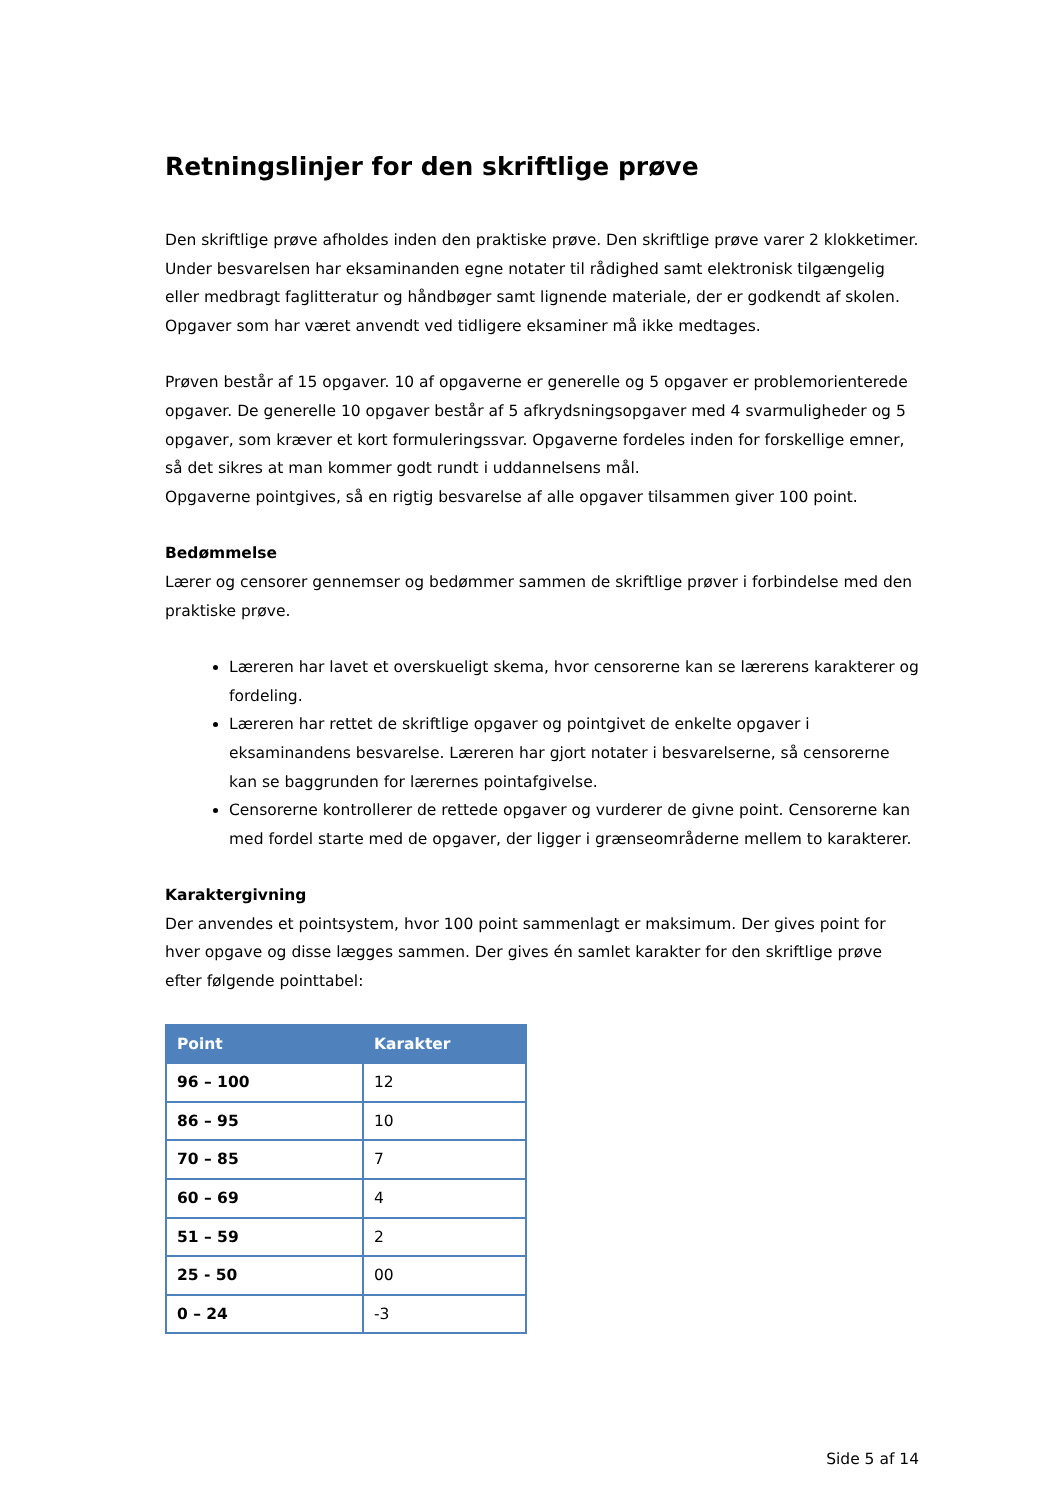Retningslinjer for den skriftlige prøve
Den skriftlige prøve afholdes inden den praktiske prøve. Den skriftlige prøve varer 2 klokketimer. Under besvarelsen har eksaminanden egne notater til rådighed samt elektronisk tilgængelig eller medbragt faglitteratur og håndbøger samt lignende materiale, der er godkendt af skolen. Opgaver som har været anvendt ved tidligere eksaminer må ikke medtages.
Prøven består af 15 opgaver. 10 af opgaverne er generelle og 5 opgaver er problemorienterede opgaver. De generelle 10 opgaver består af 5 afkrydsningsopgaver med 4 svarmuligheder og 5 opgaver, som kræver et kort formuleringssvar. Opgaverne fordeles inden for forskellige emner, så det sikres at man kommer godt rundt i uddannelsens mål.
Opgaverne pointgives, så en rigtig besvarelse af alle opgaver tilsammen giver 100 point.
Bedømmelse
Lærer og censorer gennemser og bedømmer sammen de skriftlige prøver i forbindelse med den praktiske prøve.
Læreren har lavet et overskueligt skema, hvor censorerne kan se lærerens karakterer og fordeling.
Læreren har rettet de skriftlige opgaver og pointgivet de enkelte opgaver i eksaminandens besvarelse. Læreren har gjort notater i besvarelserne, så censorerne kan se baggrunden for lærernes pointafgivelse.
Censorerne kontrollerer de rettede opgaver og vurderer de givne point. Censorerne kan med fordel starte med de opgaver, der ligger i grænseområderne mellem to karakterer.
Karaktergivning
Der anvendes et pointsystem, hvor 100 point sammenlagt er maksimum. Der gives point for hver opgave og disse lægges sammen. Der gives én samlet karakter for den skriftlige prøve efter følgende pointtabel:
| Point | Karakter |
| --- | --- |
| 96 – 100 | 12 |
| 86 – 95 | 10 |
| 70 – 85 | 7 |
| 60 – 69 | 4 |
| 51 – 59 | 2 |
| 25 - 50 | 00 |
| 0 – 24 | -3 |
Side 5 af 14